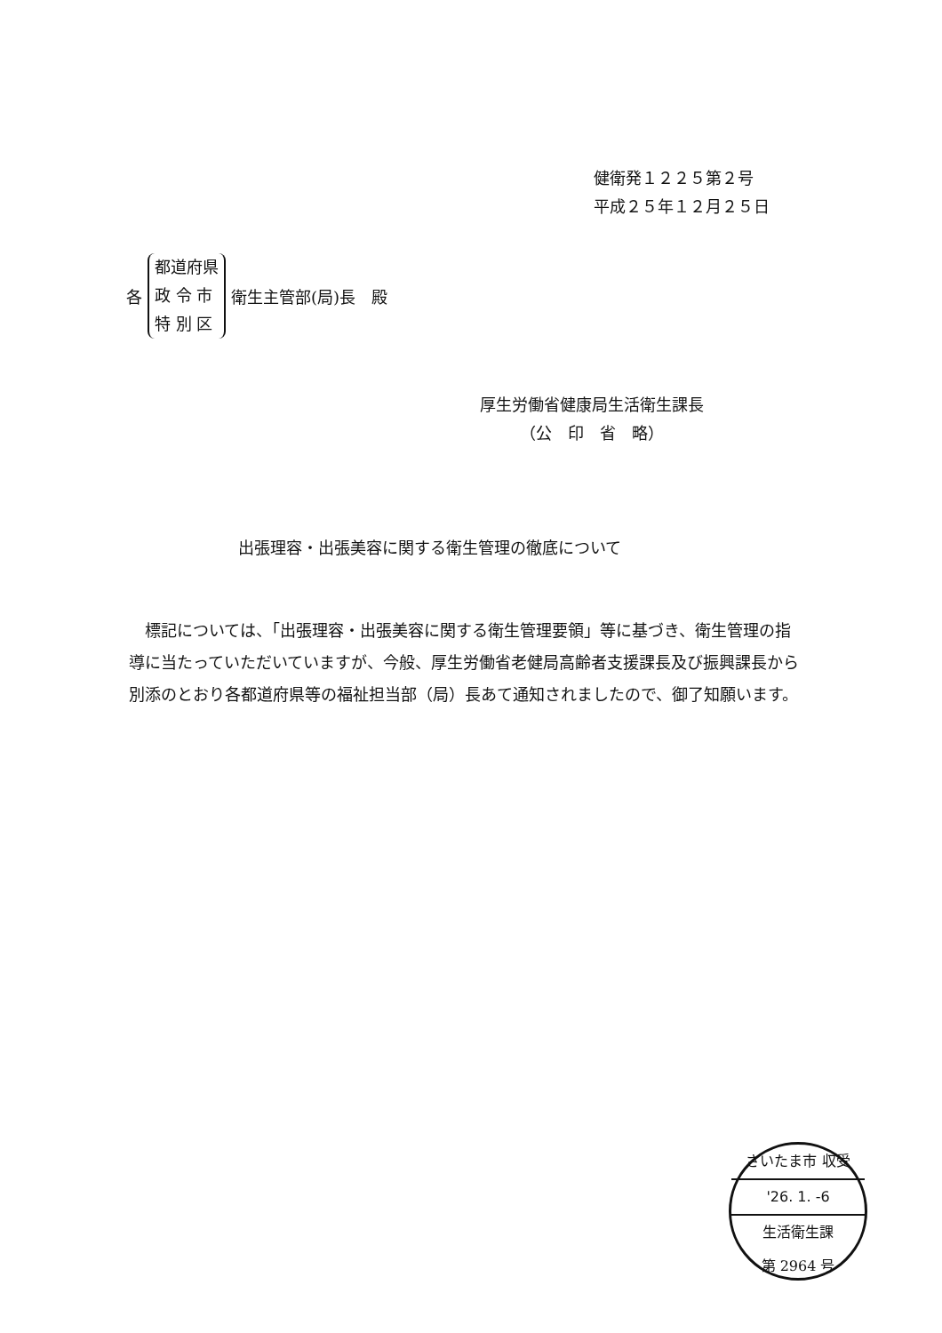健衛発１２２５第２号
平成２５年１２月２５日
各
都道府県
政 令 市
特 別 区
衛生主管部(局)長　殿
厚生労働省健康局生活衛生課長
　　　（公　印　省　略）
出張理容・出張美容に関する衛生管理の徹底について
標記については、「出張理容・出張美容に関する衛生管理要領」等に基づき、衛生管理の指導に当たっていただいていますが、今般、厚生労働省老健局高齢者支援課長及び振興課長から別添のとおり各都道府県等の福祉担当部（局）長あて通知されましたので、御了知願います。
さいたま市 収受
'26. 1. -6
生活衛生課
第 2964 号